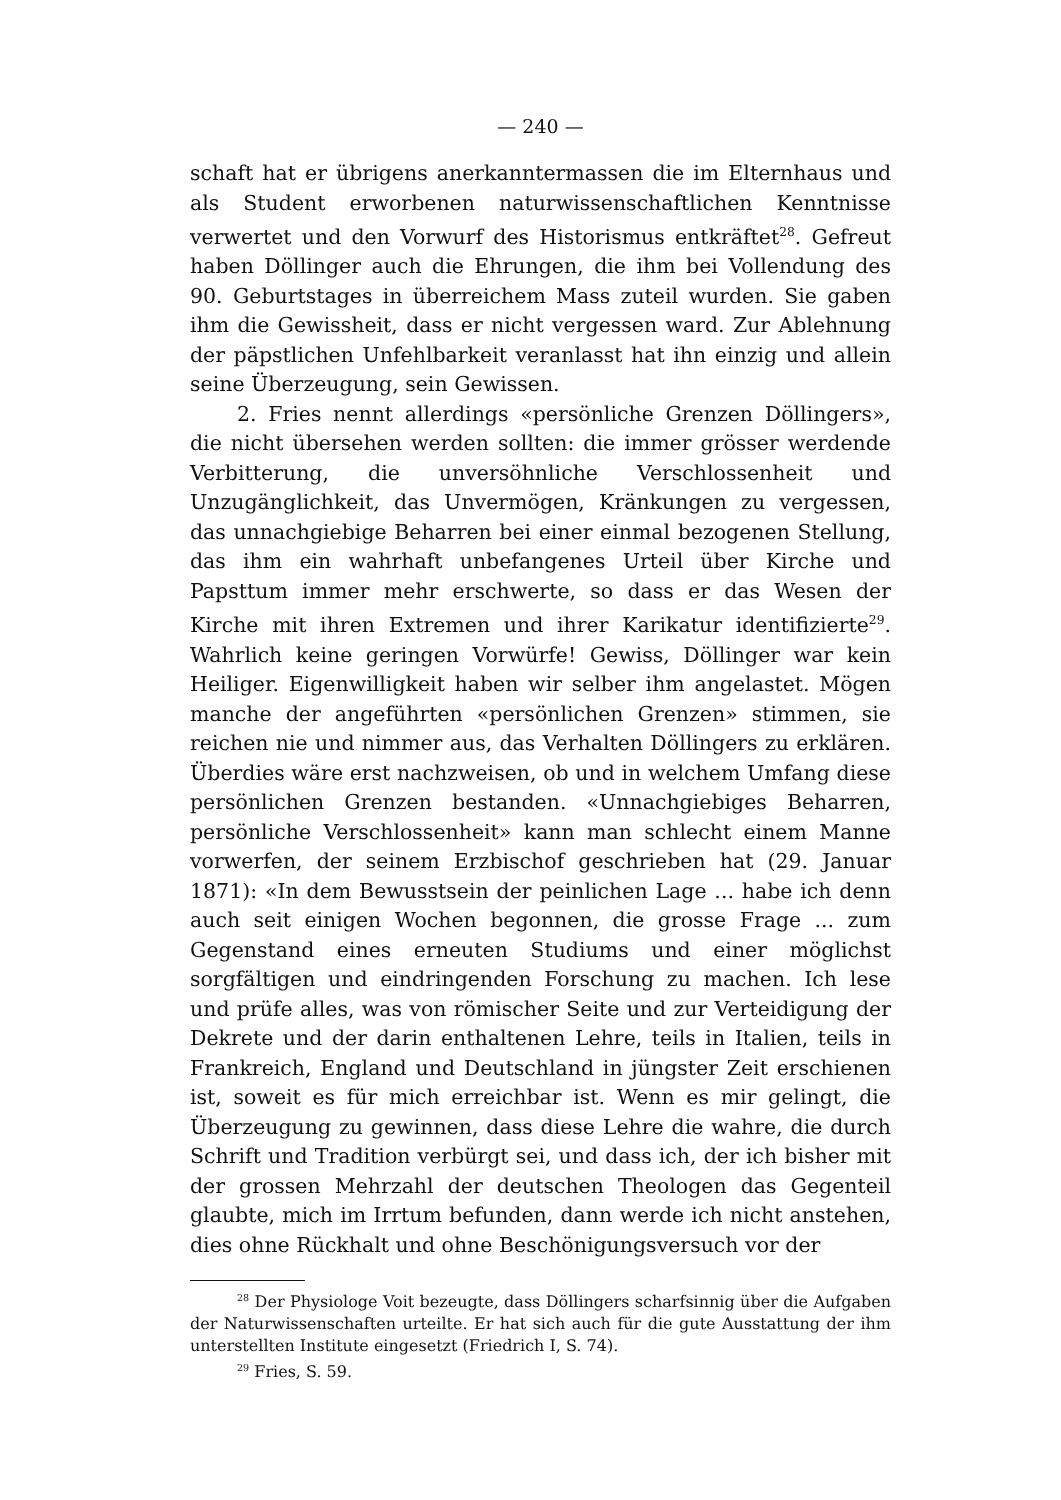— 240 —
schaft hat er übrigens anerkanntermassen die im Elternhaus und als Student erworbenen naturwissenschaftlichen Kenntnisse verwertet und den Vorwurf des Historismus entkräftet<sup>28</sup>. Gefreut haben Döllinger auch die Ehrungen, die ihm bei Vollendung des 90. Geburtstages in überreichem Mass zuteil wurden. Sie gaben ihm die Gewissheit, dass er nicht vergessen ward. Zur Ablehnung der päpstlichen Unfehlbarkeit veranlasst hat ihn einzig und allein seine Überzeugung, sein Gewissen.
2. Fries nennt allerdings «persönliche Grenzen Döllingers», die nicht übersehen werden sollten: die immer grösser werdende Verbitterung, die unversöhnliche Verschlossenheit und Unzugänglichkeit, das Unvermögen, Kränkungen zu vergessen, das unnachgiebige Beharren bei einer einmal bezogenen Stellung, das ihm ein wahrhaft unbefangenes Urteil über Kirche und Papsttum immer mehr erschwerte, so dass er das Wesen der Kirche mit ihren Extremen und ihrer Karikatur identifizierte<sup>29</sup>. Wahrlich keine geringen Vorwürfe! Gewiss, Döllinger war kein Heiliger. Eigenwilligkeit haben wir selber ihm angelastet. Mögen manche der angeführten «persönlichen Grenzen» stimmen, sie reichen nie und nimmer aus, das Verhalten Döllingers zu erklären. Überdies wäre erst nachzweisen, ob und in welchem Umfang diese persönlichen Grenzen bestanden. «Unnachgiebiges Beharren, persönliche Verschlossenheit» kann man schlecht einem Manne vorwerfen, der seinem Erzbischof geschrieben hat (29. Januar 1871): «In dem Bewusstsein der peinlichen Lage ... habe ich denn auch seit einigen Wochen begonnen, die grosse Frage ... zum Gegenstand eines erneuten Studiums und einer möglichst sorgfältigen und eindringenden Forschung zu machen. Ich lese und prüfe alles, was von römischer Seite und zur Verteidigung der Dekrete und der darin enthaltenen Lehre, teils in Italien, teils in Frankreich, England und Deutschland in jüngster Zeit erschienen ist, soweit es für mich erreichbar ist. Wenn es mir gelingt, die Überzeugung zu gewinnen, dass diese Lehre die wahre, die durch Schrift und Tradition verbürgt sei, und dass ich, der ich bisher mit der grossen Mehrzahl der deutschen Theologen das Gegenteil glaubte, mich im Irrtum befunden, dann werde ich nicht anstehen, dies ohne Rückhalt und ohne Beschönigungsversuch vor der
<sup>28</sup> Der Physiologe Voit bezeugte, dass Döllingers scharfsinnig über die Aufgaben der Naturwissenschaften urteilte. Er hat sich auch für die gute Ausstattung der ihm unterstellten Institute eingesetzt (Friedrich I, S. 74).
<sup>29</sup> Fries, S. 59.